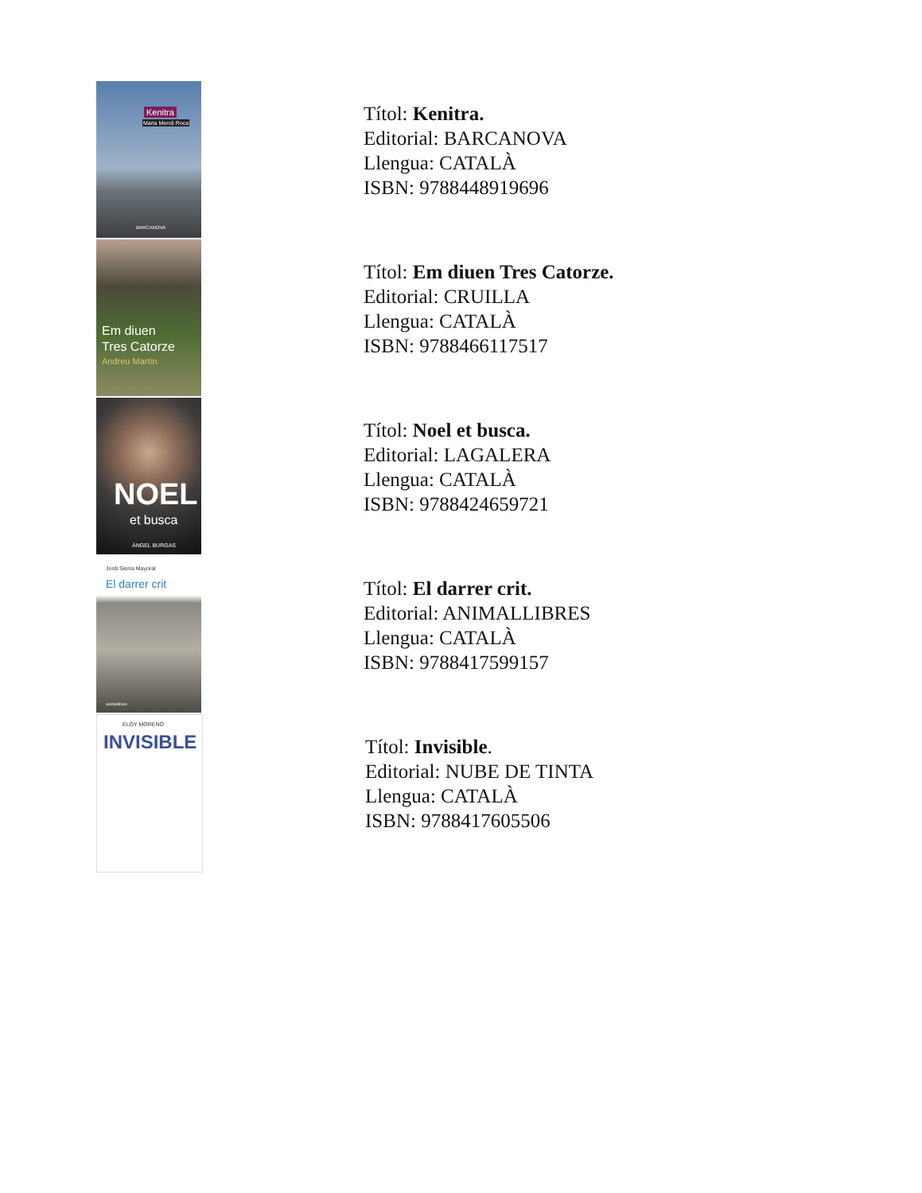Kenitra
Maria Mercè Roca
BARCANOVA
Títol: Kenitra.
Editorial: BARCANOVA
Llengua: CATALÀ
ISBN: 9788448919696
Em diuen
Tres Catorze
Andreu Martín
Títol: Em diuen Tres Catorze.
Editorial: CRUILLA
Llengua: CATALÀ
ISBN: 9788466117517
NOEL
et busca
ÀNGEL BURGAS
Títol: Noel et busca.
Editorial: LAGALERA
Llengua: CATALÀ
ISBN: 9788424659721
Jordi Sierra Mayoral
El darrer crit
animallibres
Títol: El darrer crit.
Editorial: ANIMALLIBRES
Llengua: CATALÀ
ISBN: 9788417599157
ELOY MORENO
INVISIBLE
Títol: Invisible.
Editorial: NUBE DE TINTA
Llengua: CATALÀ
ISBN: 9788417605506